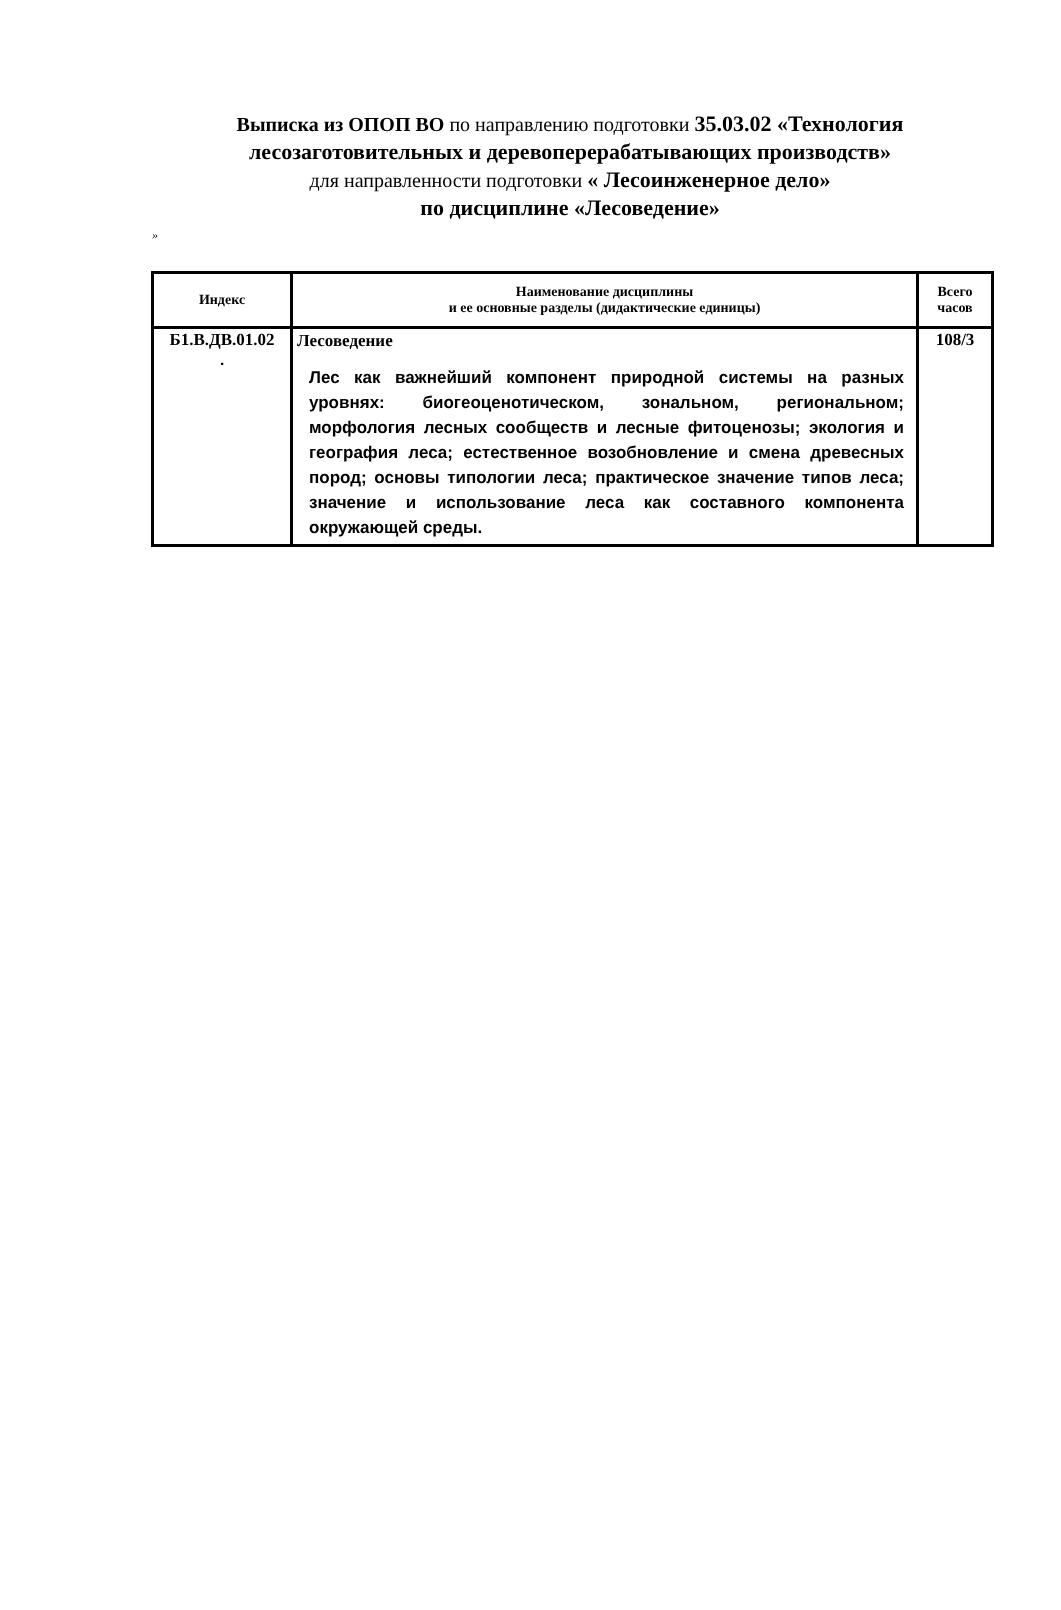Выписка из ОПОП ВО по направлению подготовки 35.03.02 «Технология лесозаготовительных и деревоперерабатывающих производств»
для направленности подготовки « Лесоинженерное дело»
по дисциплине «Лесоведение»
»
| Индекс | Наименование дисциплины и ее основные разделы (дидактические единицы) | Всего часов |
| --- | --- | --- |
| Б1.В.ДВ.01.02 . | Лесоведение Лес как важнейший компонент природной системы на разных уровнях: биогеоценотическом, зональном, региональном; морфология лесных сообществ и лесные фитоценозы; экология и география леса; естественное возобновление и смена древесных пород; основы типологии леса; практическое значение типов леса; значение и использование леса как составного компонента окружающей среды. | 108/3 |